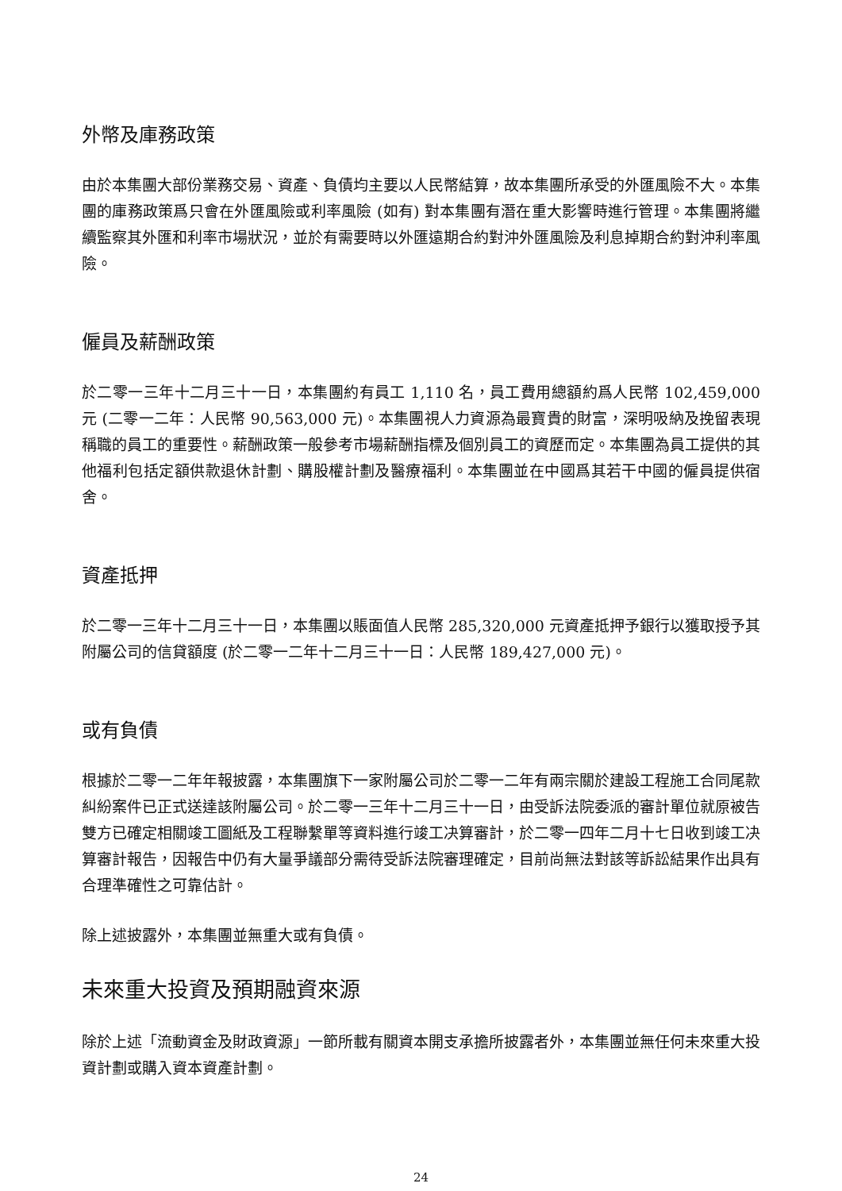外幣及庫務政策
由於本集團大部份業務交易、資產、負債均主要以人民幣結算，故本集團所承受的外匯風險不大。本集團的庫務政策爲只會在外匯風險或利率風險 (如有) 對本集團有潛在重大影響時進行管理。本集團將繼續監察其外匯和利率市場狀況，並於有需要時以外匯遠期合約對沖外匯風險及利息掉期合約對沖利率風險。
僱員及薪酬政策
於二零一三年十二月三十一日，本集團約有員工 1,110 名，員工費用總額約爲人民幣 102,459,000 元 (二零一二年：人民幣 90,563,000 元)。本集團視人力資源為最寶貴的財富，深明吸納及挽留表現稱職的員工的重要性。薪酬政策一般參考市場薪酬指標及個別員工的資歷而定。本集團為員工提供的其他福利包括定額供款退休計劃、購股權計劃及醫療福利。本集團並在中國爲其若干中國的僱員提供宿舍。
資產抵押
於二零一三年十二月三十一日，本集團以賬面值人民幣 285,320,000 元資產抵押予銀行以獲取授予其附屬公司的信貸額度 (於二零一二年十二月三十一日：人民幣 189,427,000 元)。
或有負債
根據於二零一二年年報披露，本集團旗下一家附屬公司於二零一二年有兩宗關於建設工程施工合同尾款糾紛案件已正式送達該附屬公司。於二零一三年十二月三十一日，由受訴法院委派的審計單位就原被告雙方已確定相關竣工圖紙及工程聯繫單等資料進行竣工决算審計，於二零一四年二月十七日收到竣工决算審計報告，因報告中仍有大量爭議部分需待受訴法院審理確定，目前尚無法對該等訴訟結果作出具有合理準確性之可靠估計。
除上述披露外，本集團並無重大或有負債。
未來重大投資及預期融資來源
除於上述「流動資金及財政資源」一節所載有關資本開支承擔所披露者外，本集團並無任何未來重大投資計劃或購入資本資產計劃。
24